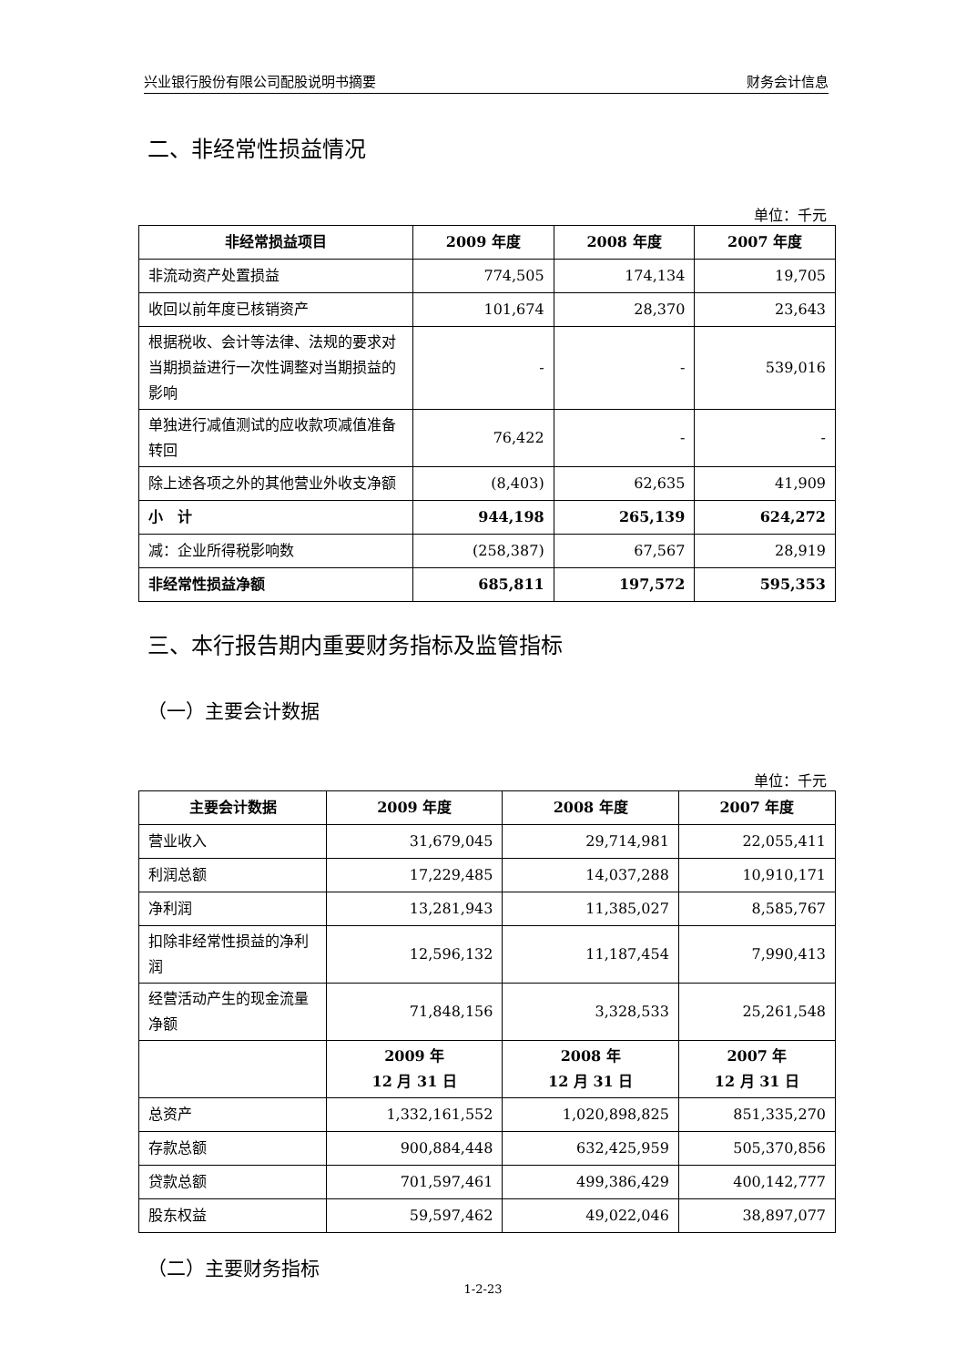兴业银行股份有限公司配股说明书摘要 财务会计信息
二、非经常性损益情况
单位：千元
| 非经常损益项目 | 2009 年度 | 2008 年度 | 2007 年度 |
| --- | --- | --- | --- |
| 非流动资产处置损益 | 774,505 | 174,134 | 19,705 |
| 收回以前年度已核销资产 | 101,674 | 28,370 | 23,643 |
| 根据税收、会计等法律、法规的要求对当期损益进行一次性调整对当期损益的影响 | - | - | 539,016 |
| 单独进行减值测试的应收款项减值准备转回 | 76,422 | - | - |
| 除上述各项之外的其他营业外收支净额 | (8,403) | 62,635 | 41,909 |
| 小 计 | 944,198 | 265,139 | 624,272 |
| 减：企业所得税影响数 | (258,387) | 67,567 | 28,919 |
| 非经常性损益净额 | 685,811 | 197,572 | 595,353 |
三、本行报告期内重要财务指标及监管指标
（一）主要会计数据
单位：千元
| 主要会计数据 | 2009 年度 | 2008 年度 | 2007 年度 |
| --- | --- | --- | --- |
| 营业收入 | 31,679,045 | 29,714,981 | 22,055,411 |
| 利润总额 | 17,229,485 | 14,037,288 | 10,910,171 |
| 净利润 | 13,281,943 | 11,385,027 | 8,585,767 |
| 扣除非经常性损益的净利润 | 12,596,132 | 11,187,454 | 7,990,413 |
| 经营活动产生的现金流量净额 | 71,848,156 | 3,328,533 | 25,261,548 |
| | 2009 年 12 月 31 日 | 2008 年 12 月 31 日 | 2007 年 12 月 31 日 |
| 总资产 | 1,332,161,552 | 1,020,898,825 | 851,335,270 |
| 存款总额 | 900,884,448 | 632,425,959 | 505,370,856 |
| 贷款总额 | 701,597,461 | 499,386,429 | 400,142,777 |
| 股东权益 | 59,597,462 | 49,022,046 | 38,897,077 |
（二）主要财务指标
1-2-23